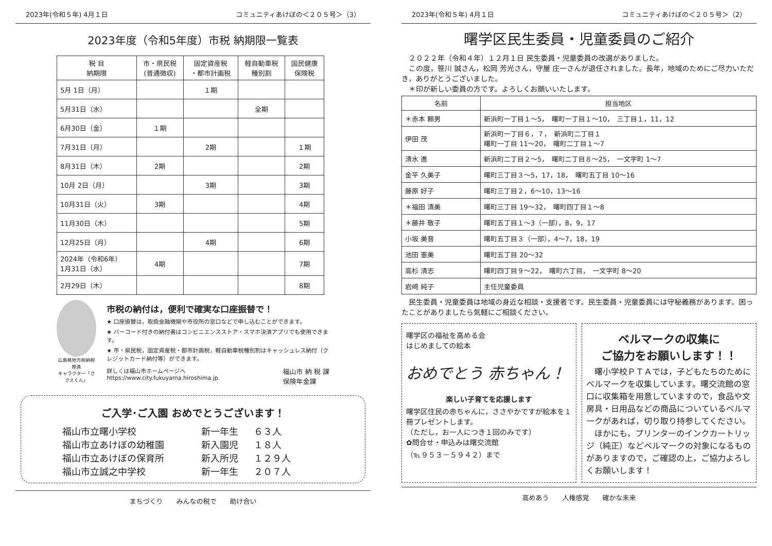2023年(令和５年) 4月１日 コミュニティあけぼの＜２０５号＞（3）
2023年度（令和5年度）市税 納期限一覧表
| 税 目 納期限 | 市・県民税 (普通徴収) | 固定資産税 ・都市計画税 | 軽自動車税 種別割 | 国民健康 保険税 |
| --- | --- | --- | --- | --- |
| 5月 1日（月） | | １期 | | |
| 5月31日（水） | | | 全期 | |
| 6月30日（金） | １期 | | | |
| 7月31日（月） | | 2期 | | １期 |
| 8月31日（木） | 2期 | | | 2期 |
| 10月 2日（月） | | 3期 | | 3期 |
| 10月31日（火） | 3期 | | | 4期 |
| 11月30日（木） | | | | 5期 |
| 12月25日（月） | | 4期 | | 6期 |
| 2024年（令和6年） 1月31日（水） | 4期 | | | 7期 |
| 2月29日（木） | | | | 8期 |
広島県地方税納税推進
キャラクター「ささえくん」
市税の納付は，便利で確実な口座振替で！
★ 口座振替は，取扱金融機関や市役所の窓口などで申し込むことができます。
★ バーコード付きの納付書はコンビニエンスストア・スマホ決済アプリでも使用できます。
★ 市・県民税，固定資産税・都市計画税，軽自動車税種別割はキャッシュレス納付（クレジットカード納付等）ができます。
詳しくは福山市ホームページへ
https://www.city.fukuyama.hiroshima.jp
福山市 納 税 課
保険年金課
ご入学･ご入園 おめでとうございます！
福山市立曙小学校 新一年生 ６３人
福山市立あけぼの幼稚園 新入園児 １８人
福山市立あけぼの保育所 新入所児 １２９人
福山市立誠之中学校 新一年生 ２０７人
まちづくり　　みんなの税で　　助け合い
2023年(令和５年) 4月１日 コミュニティあけぼの＜２０５号＞（2）
曙学区民生委員・児童委員のご紹介
　２０２２年（令和４年）１２月１日 民生委員・児童委員の改選がありました。
　この度，笹川 誠さん，松岡 芳光さん，守屋 庄一さんが退任されました。長年，地域のためにご尽力いただき，ありがとうございました。
　＊印が新しい委員の方です。よろしくお願いいたします。
| 名前 | 担当地区 |
| --- | --- |
| ＊赤本 頼男 | 新浜町一丁目１～5， 曙町一丁目１～10， 三丁目１，11，12 |
| 伊田 茂 | 新浜町一丁目６，７， 新浜町二丁目１ 曙町一丁目 11～20， 曙町二丁目１～7 |
| 清水 進 | 新浜町二丁目２～5， 曙町二丁目８～25， 一文字町 1～7 |
| 金平 久美子 | 曙町三丁目３～5，17，18， 曙町五丁目 10～16 |
| 藤原 好子 | 曙町三丁目２，6～10，13～16 |
| ＊福田 清美 | 曙町三丁目 19～32， 曙町四丁目１～8 |
| ＊藤井 敬子 | 曙町五丁目１～3（一部），8，9，17 |
| 小坂 美音 | 曙町五丁目３（一部），4～7，18，19 |
| 池田 憲美 | 曙町五丁目 20～32 |
| 高杉 清志 | 曙町四丁目９～22， 曙町六丁目， 一文字町 8～20 |
| 岩﨑 純子 | 主任児童委員 |
　民生委員・児童委員は地域の身近な相談・支援者です。民生委員・児童委員には守秘義務があります。困ったことがありましたら気軽にご相談ください。
曙学区の福祉を高める会
はじめましての絵本
おめでとう 赤ちゃん！
楽しい子育てを応援します
曙学区住民の赤ちゃんに，ささやかですが絵本を１冊プレゼントします。
（ただし，お一人につき１回のみです）
✿問合せ・申込みは曙交流館
（℡９５３－５９４２）まで
ベルマークの収集に
ご協力をお願いします！！
　曙小学校ＰＴＡでは，子どもたちのためにベルマークを収集しています。曙交流館の窓口に収集箱を用意していますので，食品や文房具・日用品などの商品についているベルマークがあれば，切り取り持参してください。
　ほかにも，プリンターのインクカートリッジ（純正）などベルマークの対象になるものがありますので，ご確認の上，ご協力よろしくお願いします！
高めあう　　人権感覚　　確かな未来